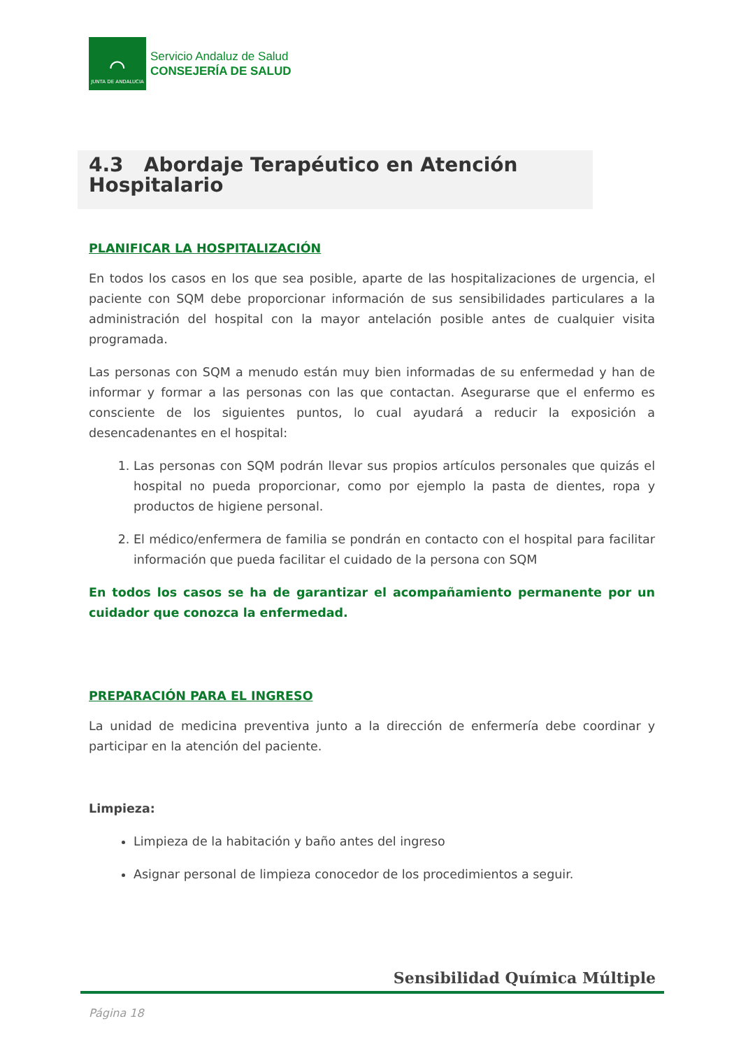⌒
JUNTA DE ANDALUCIA
Servicio Andaluz de Salud
CONSEJERÍA DE SALUD
4.3 Abordaje Terapéutico en Atención Hospitalario
PLANIFICAR LA HOSPITALIZACIÓN
En todos los casos en los que sea posible, aparte de las hospitalizaciones de urgencia, el paciente con SQM debe proporcionar información de sus sensibilidades particulares a la administración del hospital con la mayor antelación posible antes de cualquier visita programada.
Las personas con SQM a menudo están muy bien informadas de su enfermedad y han de informar y formar a las personas con las que contactan. Asegurarse que el enfermo es consciente de los siguientes puntos, lo cual ayudará a reducir la exposición a desencadenantes en el hospital:
1. Las personas con SQM podrán llevar sus propios artículos personales que quizás el hospital no pueda proporcionar, como por ejemplo la pasta de dientes, ropa y productos de higiene personal.
2. El médico/enfermera de familia se pondrán en contacto con el hospital para facilitar información que pueda facilitar el cuidado de la persona con SQM
En todos los casos se ha de garantizar el acompañamiento permanente por un cuidador que conozca la enfermedad.
PREPARACIÓN PARA EL INGRESO
La unidad de medicina preventiva junto a la dirección de enfermería debe coordinar y participar en la atención del paciente.
Limpieza:
Limpieza de la habitación y baño antes del ingreso
Asignar personal de limpieza conocedor de los procedimientos a seguir.
Sensibilidad Química Múltiple
Página 18